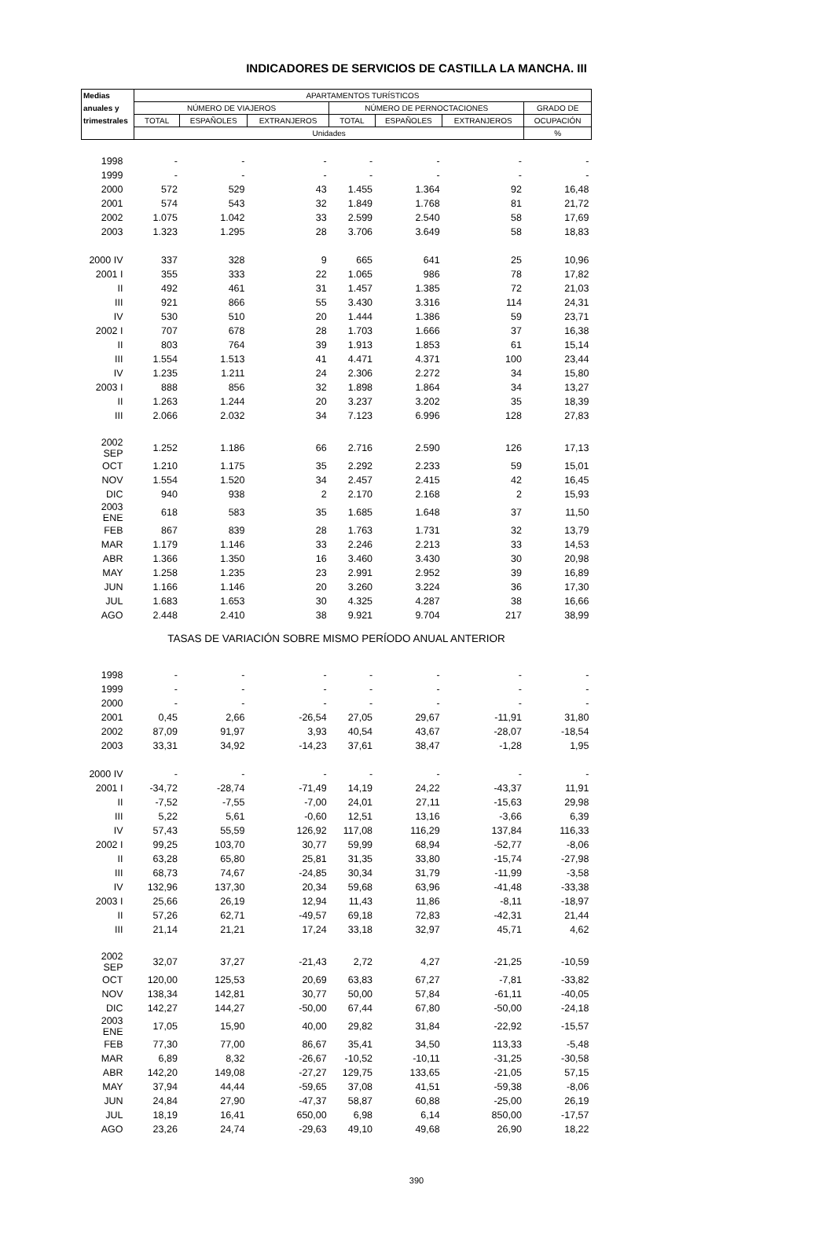INDICADORES DE SERVICIOS DE CASTILLA LA MANCHA. III
| Medias | APARTAMENTOS TURÍSTICOS | | | | | | |
| --- | --- | --- | --- | --- | --- | --- | --- |
| anuales y | NÚMERO DE VIAJEROS | | | NÚMERO DE PERNOCTACIONES | | | GRADO DE |
| trimestrales | TOTAL | ESPAÑOLES | EXTRANJEROS | TOTAL | ESPAÑOLES | EXTRANJEROS | OCUPACIÓN |
| | Unidades | | | | | | % |
| 1998 | - | - | - | - | - | - | - |
| 1999 | - | - | - | - | - | - | - |
| 2000 | 572 | 529 | 43 | 1.455 | 1.364 | 92 | 16,48 |
| 2001 | 574 | 543 | 32 | 1.849 | 1.768 | 81 | 21,72 |
| 2002 | 1.075 | 1.042 | 33 | 2.599 | 2.540 | 58 | 17,69 |
| 2003 | 1.323 | 1.295 | 28 | 3.706 | 3.649 | 58 | 18,83 |
| 2000 IV | 337 | 328 | 9 | 665 | 641 | 25 | 10,96 |
| 2001 I | 355 | 333 | 22 | 1.065 | 986 | 78 | 17,82 |
| II | 492 | 461 | 31 | 1.457 | 1.385 | 72 | 21,03 |
| III | 921 | 866 | 55 | 3.430 | 3.316 | 114 | 24,31 |
| IV | 530 | 510 | 20 | 1.444 | 1.386 | 59 | 23,71 |
| 2002 I | 707 | 678 | 28 | 1.703 | 1.666 | 37 | 16,38 |
| II | 803 | 764 | 39 | 1.913 | 1.853 | 61 | 15,14 |
| III | 1.554 | 1.513 | 41 | 4.471 | 4.371 | 100 | 23,44 |
| IV | 1.235 | 1.211 | 24 | 2.306 | 2.272 | 34 | 15,80 |
| 2003 I | 888 | 856 | 32 | 1.898 | 1.864 | 34 | 13,27 |
| II | 1.263 | 1.244 | 20 | 3.237 | 3.202 | 35 | 18,39 |
| III | 2.066 | 2.032 | 34 | 7.123 | 6.996 | 128 | 27,83 |
| 2002 SEP | 1.252 | 1.186 | 66 | 2.716 | 2.590 | 126 | 17,13 |
| OCT | 1.210 | 1.175 | 35 | 2.292 | 2.233 | 59 | 15,01 |
| NOV | 1.554 | 1.520 | 34 | 2.457 | 2.415 | 42 | 16,45 |
| DIC | 940 | 938 | 2 | 2.170 | 2.168 | 2 | 15,93 |
| 2003 ENE | 618 | 583 | 35 | 1.685 | 1.648 | 37 | 11,50 |
| FEB | 867 | 839 | 28 | 1.763 | 1.731 | 32 | 13,79 |
| MAR | 1.179 | 1.146 | 33 | 2.246 | 2.213 | 33 | 14,53 |
| ABR | 1.366 | 1.350 | 16 | 3.460 | 3.430 | 30 | 20,98 |
| MAY | 1.258 | 1.235 | 23 | 2.991 | 2.952 | 39 | 16,89 |
| JUN | 1.166 | 1.146 | 20 | 3.260 | 3.224 | 36 | 17,30 |
| JUL | 1.683 | 1.653 | 30 | 4.325 | 4.287 | 38 | 16,66 |
| AGO | 2.448 | 2.410 | 38 | 9.921 | 9.704 | 217 | 38,99 |
| TASAS DE VARIACIÓN SOBRE MISMO PERÍODO ANUAL ANTERIOR | | | | | | | |
| 1998 | - | - | - | - | - | - | - |
| 1999 | - | - | - | - | - | - | - |
| 2000 | - | - | - | - | - | - | - |
| 2001 | 0,45 | 2,66 | -26,54 | 27,05 | 29,67 | -11,91 | 31,80 |
| 2002 | 87,09 | 91,97 | 3,93 | 40,54 | 43,67 | -28,07 | -18,54 |
| 2003 | 33,31 | 34,92 | -14,23 | 37,61 | 38,47 | -1,28 | 1,95 |
| 2000 IV | - | - | - | - | - | - | - |
| 2001 I | -34,72 | -28,74 | -71,49 | 14,19 | 24,22 | -43,37 | 11,91 |
| II | -7,52 | -7,55 | -7,00 | 24,01 | 27,11 | -15,63 | 29,98 |
| III | 5,22 | 5,61 | -0,60 | 12,51 | 13,16 | -3,66 | 6,39 |
| IV | 57,43 | 55,59 | 126,92 | 117,08 | 116,29 | 137,84 | 116,33 |
| 2002 I | 99,25 | 103,70 | 30,77 | 59,99 | 68,94 | -52,77 | -8,06 |
| II | 63,28 | 65,80 | 25,81 | 31,35 | 33,80 | -15,74 | -27,98 |
| III | 68,73 | 74,67 | -24,85 | 30,34 | 31,79 | -11,99 | -3,58 |
| IV | 132,96 | 137,30 | 20,34 | 59,68 | 63,96 | -41,48 | -33,38 |
| 2003 I | 25,66 | 26,19 | 12,94 | 11,43 | 11,86 | -8,11 | -18,97 |
| II | 57,26 | 62,71 | -49,57 | 69,18 | 72,83 | -42,31 | 21,44 |
| III | 21,14 | 21,21 | 17,24 | 33,18 | 32,97 | 45,71 | 4,62 |
| 2002 SEP | 32,07 | 37,27 | -21,43 | 2,72 | 4,27 | -21,25 | -10,59 |
| OCT | 120,00 | 125,53 | 20,69 | 63,83 | 67,27 | -7,81 | -33,82 |
| NOV | 138,34 | 142,81 | 30,77 | 50,00 | 57,84 | -61,11 | -40,05 |
| DIC | 142,27 | 144,27 | -50,00 | 67,44 | 67,80 | -50,00 | -24,18 |
| 2003 ENE | 17,05 | 15,90 | 40,00 | 29,82 | 31,84 | -22,92 | -15,57 |
| FEB | 77,30 | 77,00 | 86,67 | 35,41 | 34,50 | 113,33 | -5,48 |
| MAR | 6,89 | 8,32 | -26,67 | -10,52 | -10,11 | -31,25 | -30,58 |
| ABR | 142,20 | 149,08 | -27,27 | 129,75 | 133,65 | -21,05 | 57,15 |
| MAY | 37,94 | 44,44 | -59,65 | 37,08 | 41,51 | -59,38 | -8,06 |
| JUN | 24,84 | 27,90 | -47,37 | 58,87 | 60,88 | -25,00 | 26,19 |
| JUL | 18,19 | 16,41 | 650,00 | 6,98 | 6,14 | 850,00 | -17,57 |
| AGO | 23,26 | 24,74 | -29,63 | 49,10 | 49,68 | 26,90 | 18,22 |
390